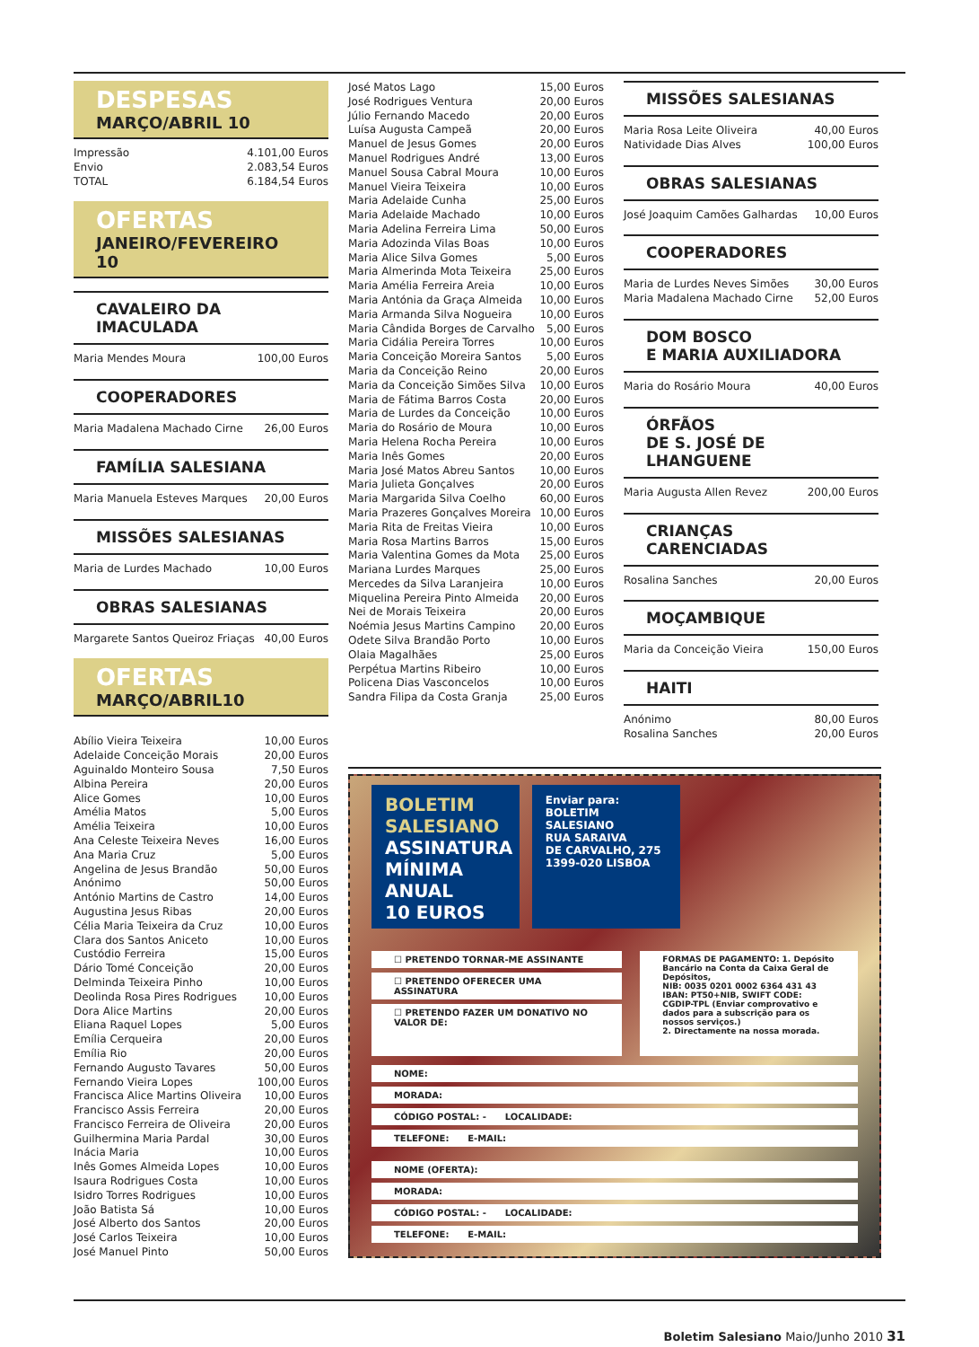DESPESAS
MARÇO/ABRIL 10
| Impressão | 4.101,00 Euros |
| Envio | 2.083,54 Euros |
| TOTAL | 6.184,54 Euros |
OFERTAS
JANEIRO/FEVEREIRO 10
CAVALEIRO DA IMACULADA
| Maria Mendes Moura | 100,00 Euros |
COOPERADORES
| Maria Madalena Machado Cirne | 26,00 Euros |
FAMÍLIA SALESIANA
| Maria Manuela Esteves Marques | 20,00 Euros |
MISSÕES SALESIANAS
| Maria de Lurdes Machado | 10,00 Euros |
OBRAS SALESIANAS
| Margarete Santos Queiroz Friaças | 40,00 Euros |
OFERTAS
MARÇO/ABRIL10
| Abílio Vieira Teixeira | 10,00 Euros |
| Adelaide Conceição Morais | 20,00 Euros |
| Aguinaldo Monteiro Sousa | 7,50 Euros |
| Albina Pereira | 20,00 Euros |
| Alice Gomes | 10,00 Euros |
| Amélia Matos | 5,00 Euros |
| Amélia Teixeira | 10,00 Euros |
| Ana Celeste Teixeira Neves | 16,00 Euros |
| Ana Maria Cruz | 5,00 Euros |
| Angelina de Jesus Brandão | 50,00 Euros |
| Anónimo | 50,00 Euros |
| António Martins de Castro | 14,00 Euros |
| Augustina Jesus Ribas | 20,00 Euros |
| Célia Maria Teixeira da Cruz | 10,00 Euros |
| Clara dos Santos Aniceto | 10,00 Euros |
| Custódio Ferreira | 15,00 Euros |
| Dário Tomé Conceição | 20,00 Euros |
| Delminda Teixeira Pinho | 10,00 Euros |
| Deolinda Rosa Pires Rodrigues | 10,00 Euros |
| Dora Alice Martins | 20,00 Euros |
| Eliana Raquel Lopes | 5,00 Euros |
| Emília Cerqueira | 20,00 Euros |
| Emília Rio | 20,00 Euros |
| Fernando Augusto Tavares | 50,00 Euros |
| Fernando Vieira Lopes | 100,00 Euros |
| Francisca Alice Martins Oliveira | 10,00 Euros |
| Francisco Assis Ferreira | 20,00 Euros |
| Francisco Ferreira de Oliveira | 20,00 Euros |
| Guilhermina Maria Pardal | 30,00 Euros |
| Inácia Maria | 10,00 Euros |
| Inês Gomes Almeida Lopes | 10,00 Euros |
| Isaura Rodrigues Costa | 10,00 Euros |
| Isidro Torres Rodrigues | 10,00 Euros |
| João Batista Sá | 10,00 Euros |
| José Alberto dos Santos | 20,00 Euros |
| José Carlos Teixeira | 10,00 Euros |
| José Manuel Pinto | 50,00 Euros |
| José Matos Lago | 15,00 Euros |
| José Rodrigues Ventura | 20,00 Euros |
| Júlio Fernando Macedo | 20,00 Euros |
| Luísa Augusta Campeã | 20,00 Euros |
| Manuel de Jesus Gomes | 20,00 Euros |
| Manuel Rodrigues André | 13,00 Euros |
| Manuel Sousa Cabral Moura | 10,00 Euros |
| Manuel Vieira Teixeira | 10,00 Euros |
| Maria Adelaide Cunha | 25,00 Euros |
| Maria Adelaide Machado | 10,00 Euros |
| Maria Adelina Ferreira Lima | 50,00 Euros |
| Maria Adozinda Vilas Boas | 10,00 Euros |
| Maria Alice Silva Gomes | 5,00 Euros |
| Maria Almerinda Mota Teixeira | 25,00 Euros |
| Maria Amélia Ferreira Areia | 10,00 Euros |
| Maria Antónia da Graça Almeida | 10,00 Euros |
| Maria Armanda Silva Nogueira | 10,00 Euros |
| Maria Cândida Borges de Carvalho | 5,00 Euros |
| Maria Cidália Pereira Torres | 10,00 Euros |
| Maria Conceição Moreira Santos | 5,00 Euros |
| Maria da Conceição Reino | 20,00 Euros |
| Maria da Conceição Simões Silva | 10,00 Euros |
| Maria de Fátima Barros Costa | 20,00 Euros |
| Maria de Lurdes da Conceição | 10,00 Euros |
| Maria do Rosário de Moura | 10,00 Euros |
| Maria Helena Rocha Pereira | 10,00 Euros |
| Maria Inês Gomes | 20,00 Euros |
| Maria José Matos Abreu Santos | 10,00 Euros |
| Maria Julieta Gonçalves | 20,00 Euros |
| Maria Margarida Silva Coelho | 60,00 Euros |
| Maria Prazeres Gonçalves Moreira | 10,00 Euros |
| Maria Rita de Freitas Vieira | 10,00 Euros |
| Maria Rosa Martins Barros | 15,00 Euros |
| Maria Valentina Gomes da Mota | 25,00 Euros |
| Mariana Lurdes Marques | 25,00 Euros |
| Mercedes da Silva Laranjeira | 10,00 Euros |
| Miquelina Pereira Pinto Almeida | 20,00 Euros |
| Nei de Morais Teixeira | 20,00 Euros |
| Noémia Jesus Martins Campino | 20,00 Euros |
| Odete Silva Brandão Porto | 10,00 Euros |
| Olaia Magalhães | 25,00 Euros |
| Perpétua Martins Ribeiro | 10,00 Euros |
| Policena Dias Vasconcelos | 10,00 Euros |
| Sandra Filipa da Costa Granja | 25,00 Euros |
MISSÕES SALESIANAS
| Maria Rosa Leite Oliveira | 40,00 Euros |
| Natividade Dias Alves | 100,00 Euros |
OBRAS SALESIANAS
| José Joaquim Camões Galhardas | 10,00 Euros |
COOPERADORES
| Maria de Lurdes Neves Simões | 30,00 Euros |
| Maria Madalena Machado Cirne | 52,00 Euros |
DOM BOSCO
E MARIA AUXILIADORA
| Maria do Rosário Moura | 40,00 Euros |
ÓRFÃOS
DE S. JOSÉ DE LHANGUENE
| Maria Augusta Allen Revez | 200,00 Euros |
CRIANÇAS CARENCIADAS
| Rosalina Sanches | 20,00 Euros |
MOÇAMBIQUE
| Maria da Conceição Vieira | 150,00 Euros |
HAITI
| Anónimo | 80,00 Euros |
| Rosalina Sanches | 20,00 Euros |
BOLETIM SALESIANO
ASSINATURA MÍNIMA ANUAL
10 EUROS
Enviar para:
BOLETIM SALESIANO
RUA SARAIVA
DE CARVALHO, 275
1399-020 LISBOA
☐ PRETENDO TORNAR-ME ASSINANTE
☐ PRETENDO OFERECER UMA ASSINATURA
☐ PRETENDO FAZER UM DONATIVO NO VALOR DE:
FORMAS DE PAGAMENTO: 1. Depósito Bancário na Conta da Caixa Geral de Depósitos,
NIB: 0035 0201 0002 6364 431 43
IBAN: PT50+NIB, SWIFT CODE: CGDIP-TPL (Enviar comprovativo e dados para a subscrição para os nossos serviços.)
2. Directamente na nossa morada.
NOME:
MORADA:
CÓDIGO POSTAL: - LOCALIDADE:
TELEFONE: E-MAIL:
NOME (OFERTA):
MORADA:
CÓDIGO POSTAL: - LOCALIDADE:
TELEFONE: E-MAIL:
Boletim Salesiano Maio/Junho 2010 31